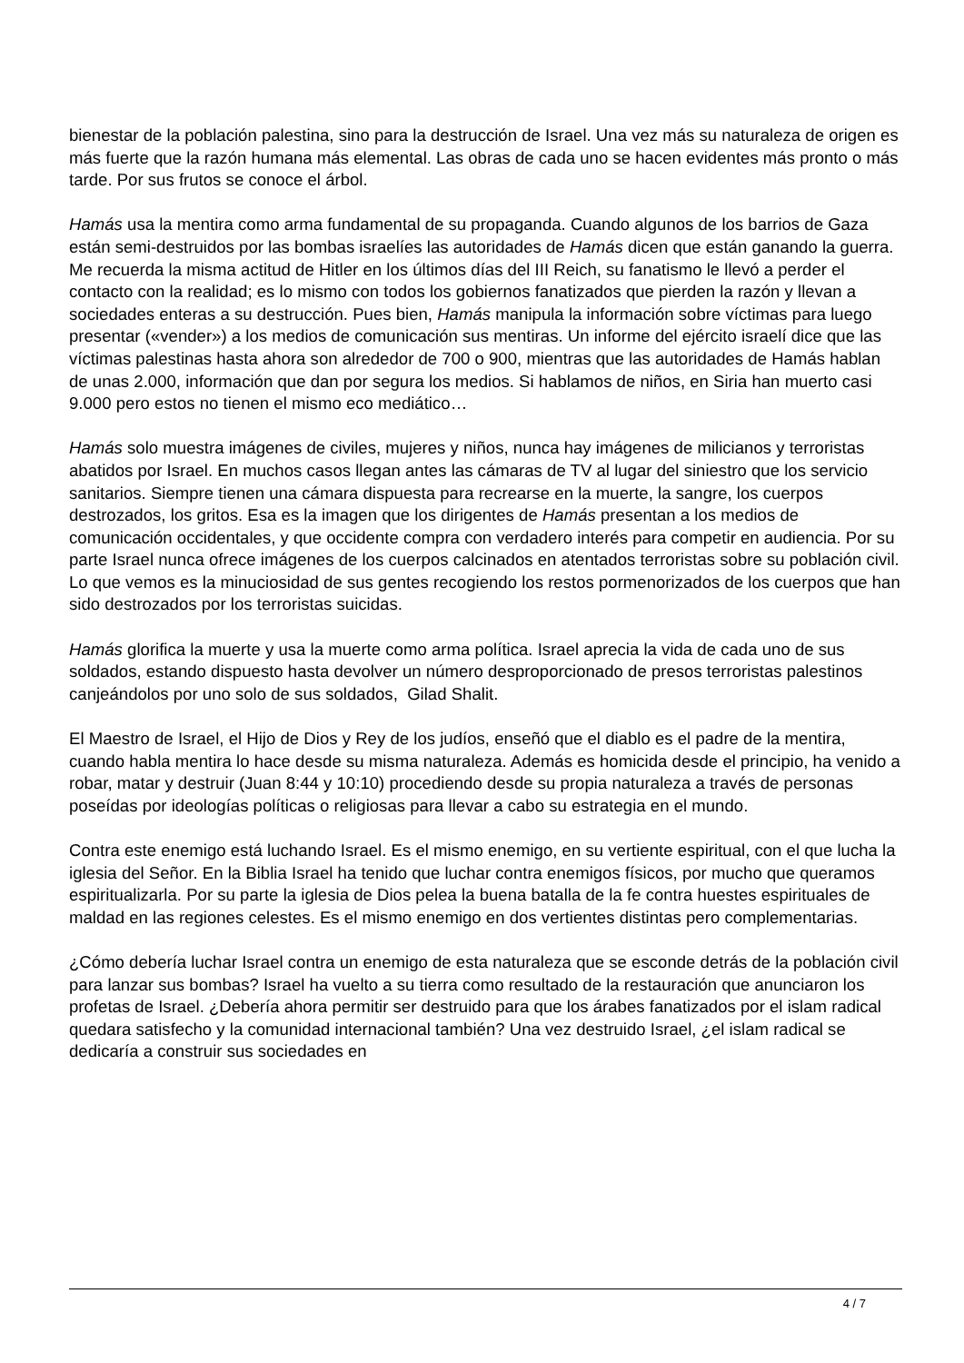bienestar de la población palestina, sino para la destrucción de Israel. Una vez más su naturaleza de origen es más fuerte que la razón humana más elemental. Las obras de cada uno se hacen evidentes más pronto o más tarde. Por sus frutos se conoce el árbol.
Hamás usa la mentira como arma fundamental de su propaganda. Cuando algunos de los barrios de Gaza están semi-destruidos por las bombas israelíes las autoridades de Hamás dicen que están ganando la guerra. Me recuerda la misma actitud de Hitler en los últimos días del III Reich, su fanatismo le llevó a perder el contacto con la realidad; es lo mismo con todos los gobiernos fanatizados que pierden la razón y llevan a sociedades enteras a su destrucción. Pues bien, Hamás manipula la información sobre víctimas para luego presentar («vender») a los medios de comunicación sus mentiras. Un informe del ejército israelí dice que las víctimas palestinas hasta ahora son alrededor de 700 o 900, mientras que las autoridades de Hamás hablan de unas 2.000, información que dan por segura los medios. Si hablamos de niños, en Siria han muerto casi 9.000 pero estos no tienen el mismo eco mediático…
Hamás solo muestra imágenes de civiles, mujeres y niños, nunca hay imágenes de milicianos y terroristas abatidos por Israel. En muchos casos llegan antes las cámaras de TV al lugar del siniestro que los servicio sanitarios. Siempre tienen una cámara dispuesta para recrearse en la muerte, la sangre, los cuerpos destrozados, los gritos. Esa es la imagen que los dirigentes de Hamás presentan a los medios de comunicación occidentales, y que occidente compra con verdadero interés para competir en audiencia. Por su parte Israel nunca ofrece imágenes de los cuerpos calcinados en atentados terroristas sobre su población civil. Lo que vemos es la minuciosidad de sus gentes recogiendo los restos pormenorizados de los cuerpos que han sido destrozados por los terroristas suicidas.
Hamás glorifica la muerte y usa la muerte como arma política. Israel aprecia la vida de cada uno de sus soldados, estando dispuesto hasta devolver un número desproporcionado de presos terroristas palestinos canjeándolos por uno solo de sus soldados, Gilad Shalit.
El Maestro de Israel, el Hijo de Dios y Rey de los judíos, enseñó que el diablo es el padre de la mentira, cuando habla mentira lo hace desde su misma naturaleza. Además es homicida desde el principio, ha venido a robar, matar y destruir (Juan 8:44 y 10:10) procediendo desde su propia naturaleza a través de personas poseídas por ideologías políticas o religiosas para llevar a cabo su estrategia en el mundo.
Contra este enemigo está luchando Israel. Es el mismo enemigo, en su vertiente espiritual, con el que lucha la iglesia del Señor. En la Biblia Israel ha tenido que luchar contra enemigos físicos, por mucho que queramos espiritualizarla. Por su parte la iglesia de Dios pelea la buena batalla de la fe contra huestes espirituales de maldad en las regiones celestes. Es el mismo enemigo en dos vertientes distintas pero complementarias.
¿Cómo debería luchar Israel contra un enemigo de esta naturaleza que se esconde detrás de la población civil para lanzar sus bombas? Israel ha vuelto a su tierra como resultado de la restauración que anunciaron los profetas de Israel. ¿Debería ahora permitir ser destruido para que los árabes fanatizados por el islam radical quedara satisfecho y la comunidad internacional también? Una vez destruido Israel, ¿el islam radical se dedicaría a construir sus sociedades en
4 / 7